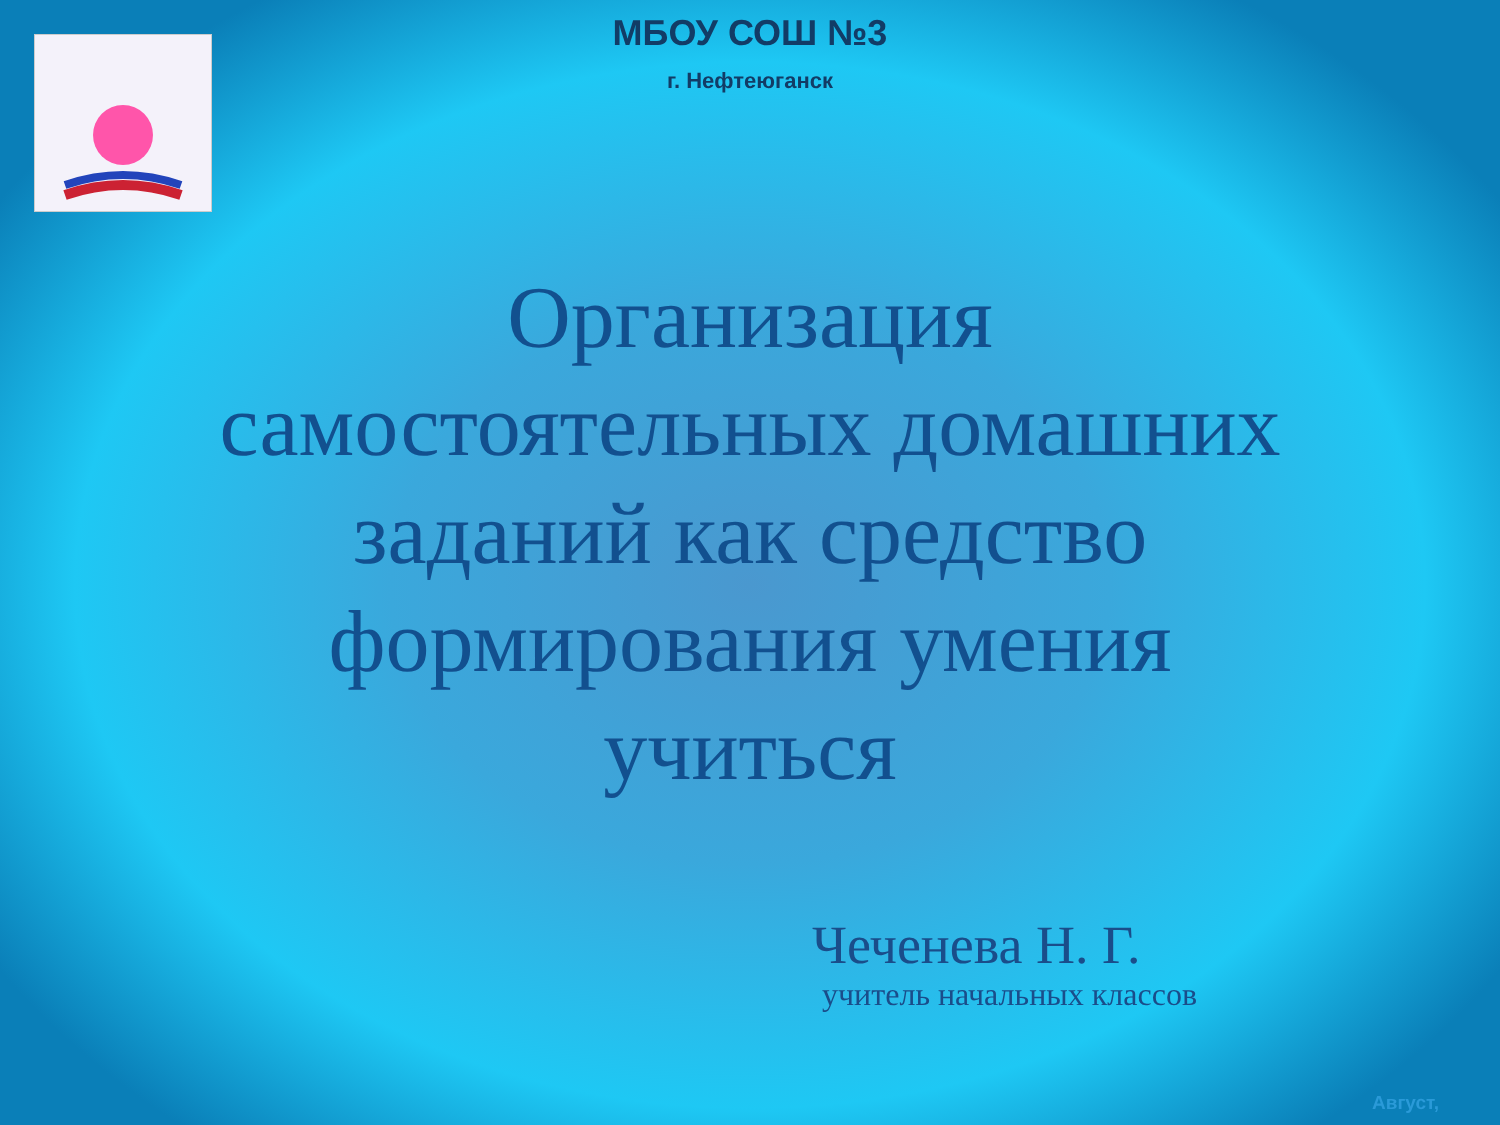МБОУ СОШ №3
г. Нефтеюганск
Организация самостоятельных домашних заданий как средство формирования умения учиться
Чеченева Н. Г.
учитель начальных классов
Август,